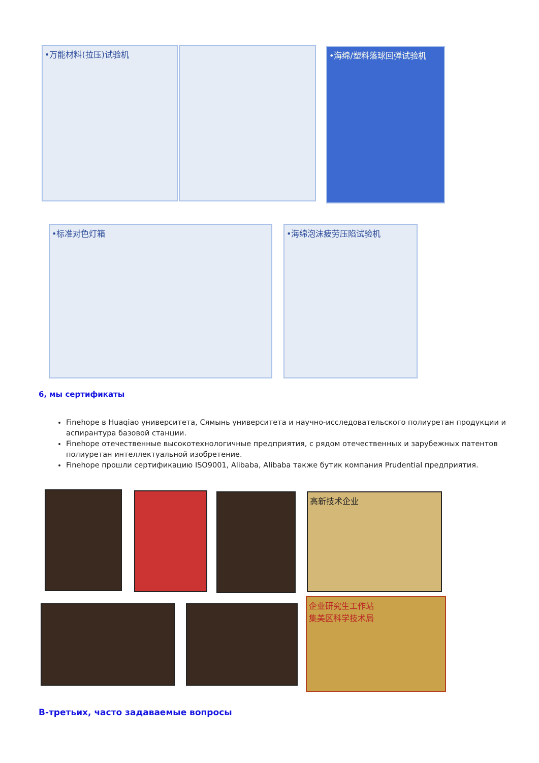•万能材料(拉压)试验机 •海绵/塑料落球回弹试验机
•标准对色灯箱 •海绵泡沫疲劳压陷试验机
6, мы сертификаты
Finehope в Huaqiao университета, Сямынь университета и научно-исследовательского полиуретан продукции и аспирантура базовой станции.
Finehope отечественные высокотехнологичные предприятия, с рядом отечественных и зарубежных патентов полиуретан интеллектуальной изобретение.
Finehope прошли сертификацию ISO9001, Alibaba, Alibaba также бутик компания Prudential предприятия.
高新技术企业
企业研究生工作站
集美区科学技术局
В-третьих, часто задаваемые вопросы